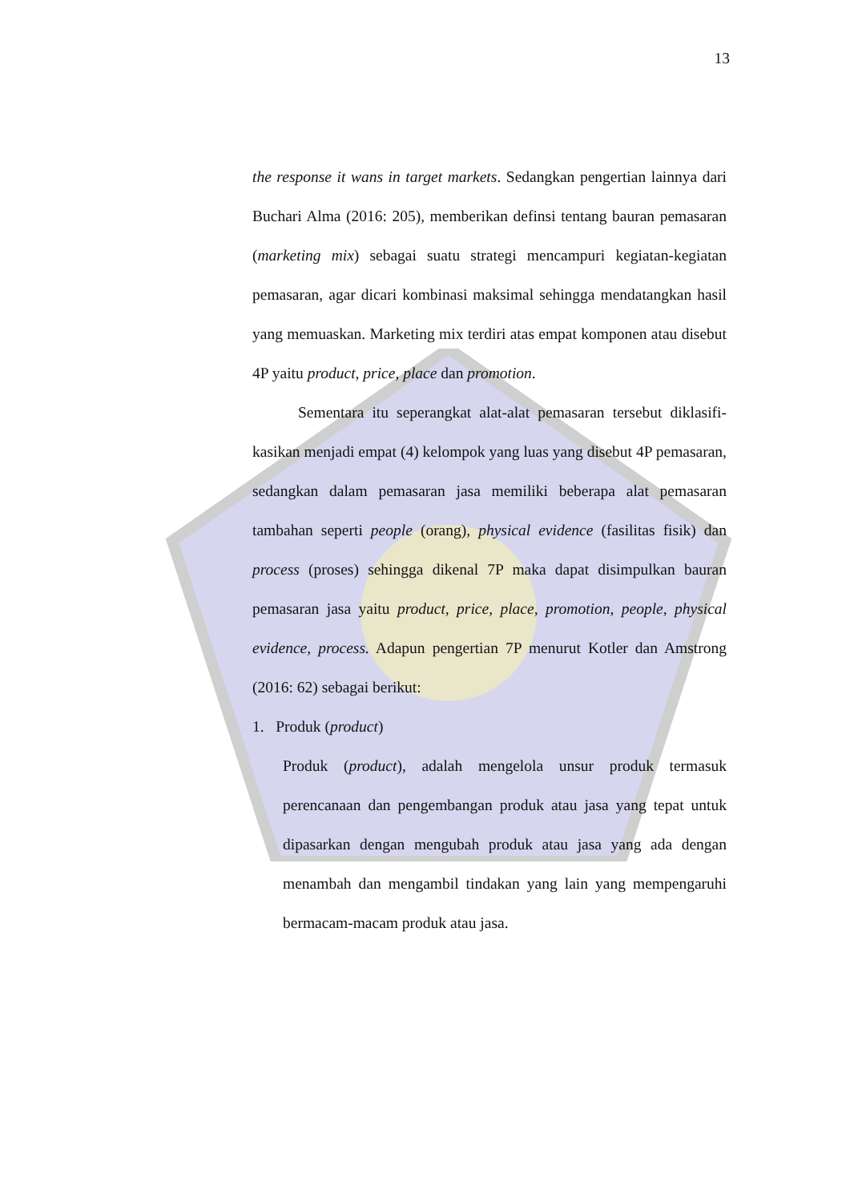13
the response it wans in target markets. Sedangkan pengertian lainnya dari Buchari Alma (2016: 205), memberikan definsi tentang bauran pemasaran (marketing mix) sebagai suatu strategi mencampuri kegiatan-kegiatan pemasaran, agar dicari kombinasi maksimal sehingga mendatangkan hasil yang memuaskan. Marketing mix terdiri atas empat komponen atau disebut 4P yaitu product, price, place dan promotion.
Sementara itu seperangkat alat-alat pemasaran tersebut diklasifi-kasikan menjadi empat (4) kelompok yang luas yang disebut 4P pemasaran, sedangkan dalam pemasaran jasa memiliki beberapa alat pemasaran tambahan seperti people (orang), physical evidence (fasilitas fisik) dan process (proses) sehingga dikenal 7P maka dapat disimpulkan bauran pemasaran jasa yaitu product, price, place, promotion, people, physical evidence, process. Adapun pengertian 7P menurut Kotler dan Amstrong (2016: 62) sebagai berikut:
1. Produk (product)
Produk (product), adalah mengelola unsur produk termasuk perencanaan dan pengembangan produk atau jasa yang tepat untuk dipasarkan dengan mengubah produk atau jasa yang ada dengan menambah dan mengambil tindakan yang lain yang mempengaruhi bermacam-macam produk atau jasa.